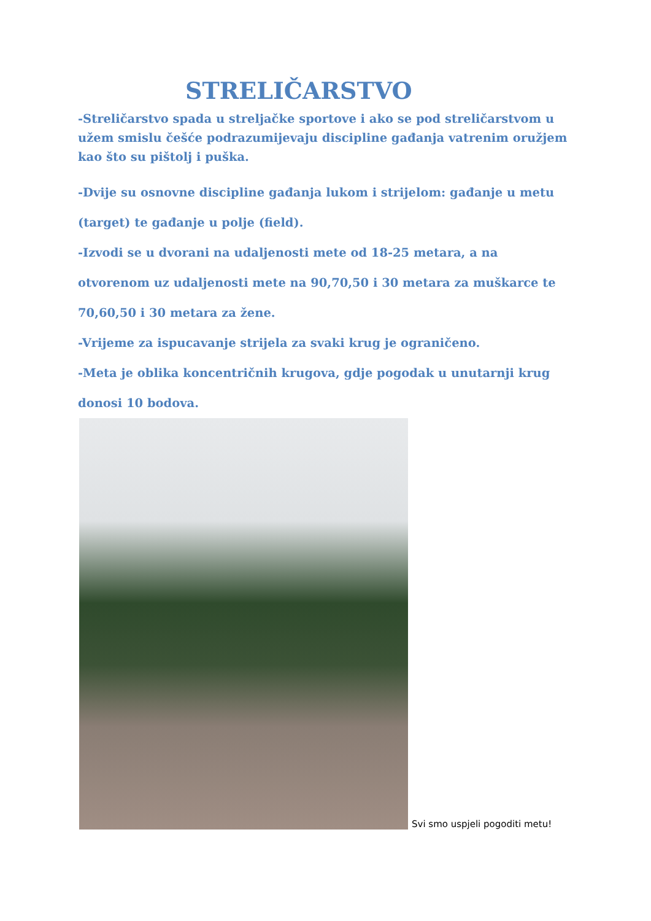STRELIČARSTVO
-Streličarstvo spada u streljačke sportove i ako se pod streličarstvom u užem smislu češće podrazumijevaju discipline gađanja vatrenim oružjem kao što su pištolj i puška.
-Dvije su osnovne discipline gađanja lukom i strijelom: gađanje u metu (target) te gađanje u polje (field).
-Izvodi se u dvorani na udaljenosti mete od 18-25 metara, a na otvorenom uz udaljenosti mete na 90,70,50 i 30 metara za muškarce te 70,60,50 i 30 metara za žene.
-Vrijeme za ispucavanje strijela za svaki krug je ograničeno.
-Meta je oblika koncentričnih krugova, gdje pogodak u unutarnji krug donosi 10 bodova.
Svi smo uspjeli pogoditi metu!